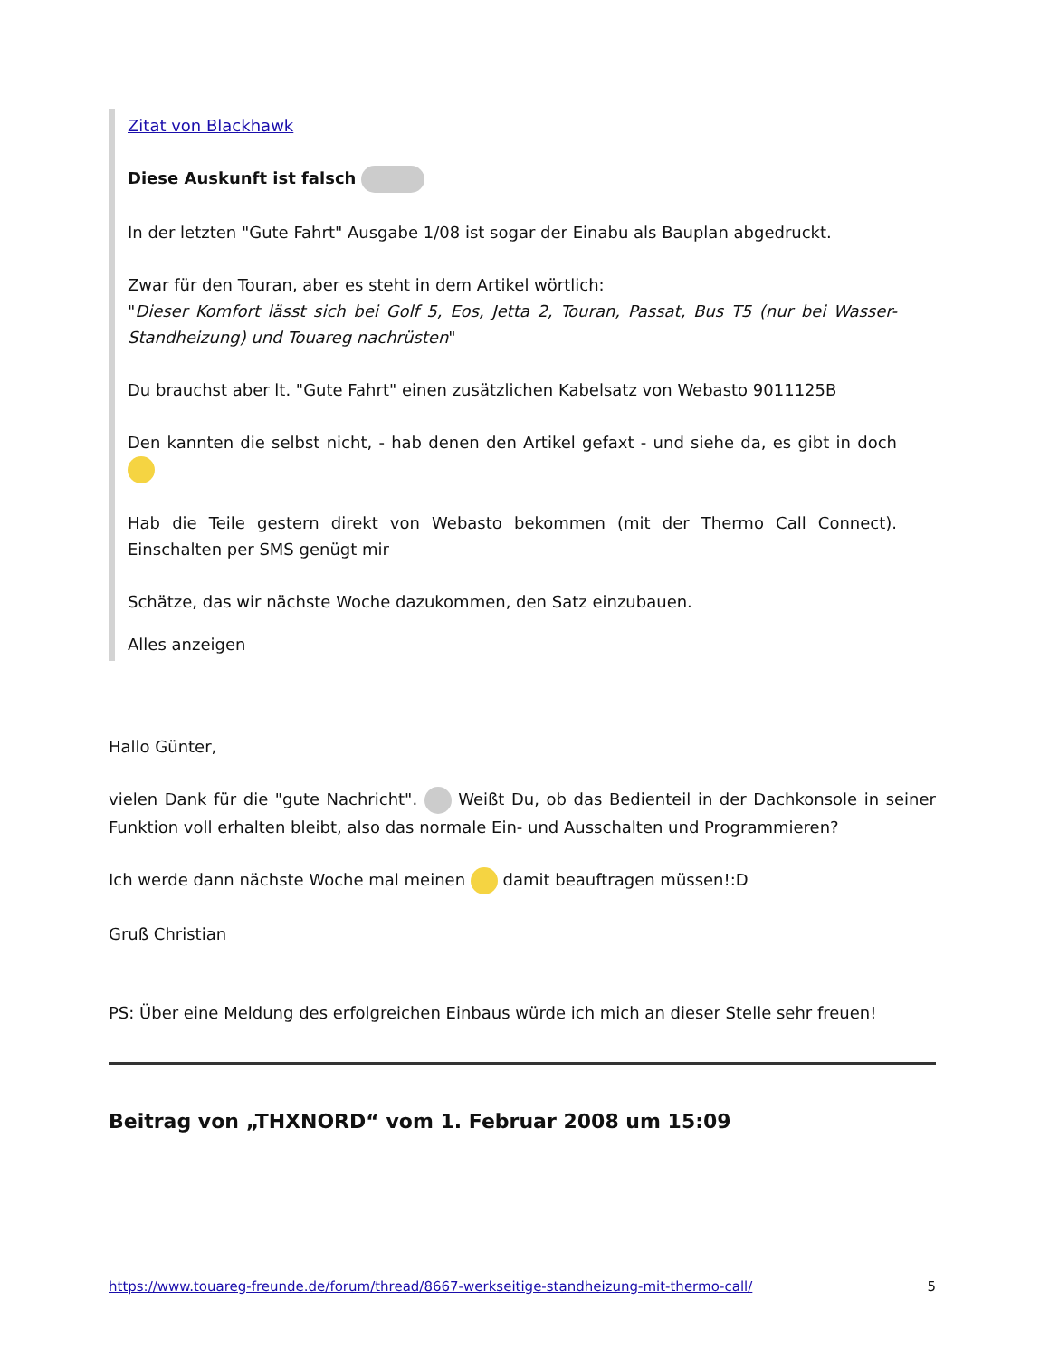Zitat von Blackhawk
Diese Auskunft ist falsch
In der letzten "Gute Fahrt" Ausgabe 1/08 ist sogar der Einabu als Bauplan abgedruckt.
Zwar für den Touran, aber es steht in dem Artikel wörtlich:
"Dieser Komfort lässt sich bei Golf 5, Eos, Jetta 2, Touran, Passat, Bus T5 (nur bei Wasser-Standheizung) und Touareg nachrüsten"
Du brauchst aber lt. "Gute Fahrt" einen zusätzlichen Kabelsatz von Webasto 9011125B
Den kannten die selbst nicht, - hab denen den Artikel gefaxt - und siehe da, es gibt in doch
Hab die Teile gestern direkt von Webasto bekommen (mit der Thermo Call Connect). Einschalten per SMS genügt mir
Schätze, das wir nächste Woche dazukommen, den Satz einzubauen.
Alles anzeigen
Hallo Günter,
vielen Dank für die "gute Nachricht". Weißt Du, ob das Bedienteil in der Dachkonsole in seiner Funktion voll erhalten bleibt, also das normale Ein- und Ausschalten und Programmieren?
Ich werde dann nächste Woche mal meinen damit beauftragen müssen!:D
Gruß Christian
PS: Über eine Meldung des erfolgreichen Einbaus würde ich mich an dieser Stelle sehr freuen!
Beitrag von „THXNORD“ vom 1. Februar 2008 um 15:09
https://www.touareg-freunde.de/forum/thread/8667-werkseitige-standheizung-mit-thermo-call/ 5